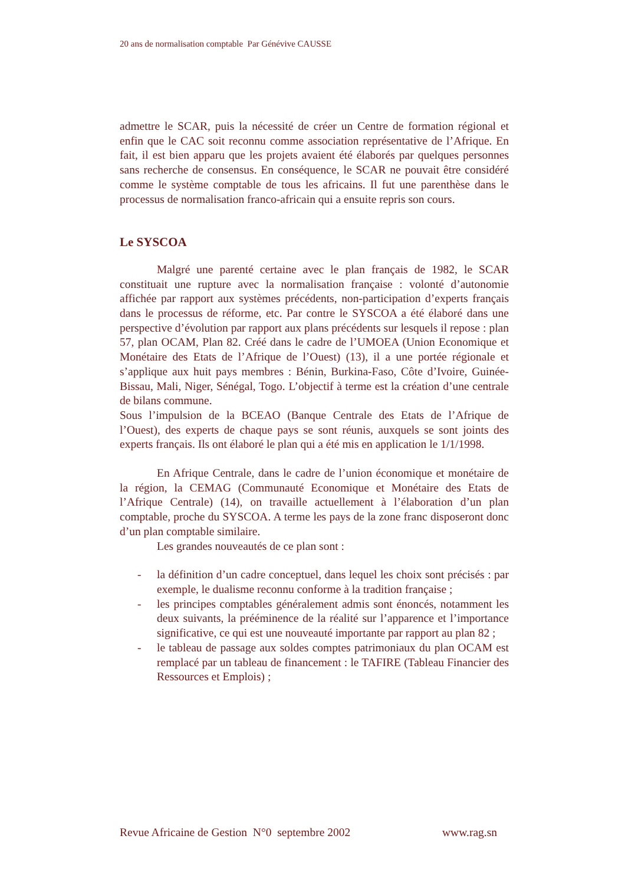20 ans de normalisation comptable Par Génévive CAUSSE
admettre le SCAR, puis la nécessité de créer un Centre de formation régional et enfin que le CAC soit reconnu comme association représentative de l’Afrique. En fait, il est bien apparu que les projets avaient été élaborés par quelques personnes sans recherche de consensus. En conséquence, le SCAR ne pouvait être considéré comme le système comptable de tous les africains. Il fut une parenthèse dans le processus de normalisation franco-africain qui a ensuite repris son cours.
Le SYSCOA
Malgré une parenté certaine avec le plan français de 1982, le SCAR constituait une rupture avec la normalisation française : volonté d’autonomie affichée par rapport aux systèmes précédents, non-participation d’experts français dans le processus de réforme, etc. Par contre le SYSCOA a été élaboré dans une perspective d’évolution par rapport aux plans précédents sur lesquels il repose : plan 57, plan OCAM, Plan 82. Créé dans le cadre de l’UMOEA (Union Economique et Monétaire des Etats de l’Afrique de l’Ouest) (13), il a une portée régionale et s’applique aux huit pays membres : Bénin, Burkina-Faso, Côte d’Ivoire, Guinée-Bissau, Mali, Niger, Sénégal, Togo. L’objectif à terme est la création d’une centrale de bilans commune.
Sous l’impulsion de la BCEAO (Banque Centrale des Etats de l’Afrique de l’Ouest), des experts de chaque pays se sont réunis, auxquels se sont joints des experts français. Ils ont élaboré le plan qui a été mis en application le 1/1/1998.
En Afrique Centrale, dans le cadre de l’union économique et monétaire de la région, la CEMAG (Communauté Economique et Monétaire des Etats de l’Afrique Centrale) (14), on travaille actuellement à l’élaboration d’un plan comptable, proche du SYSCOA. A terme les pays de la zone franc disposeront donc d’un plan comptable similaire.
Les grandes nouveautés de ce plan sont :
- la définition d’un cadre conceptuel, dans lequel les choix sont précisés : par exemple, le dualisme reconnu conforme à la tradition française ;
- les principes comptables généralement admis sont énoncés, notamment les deux suivants, la prééminence de la réalité sur l’apparence et l’importance significative, ce qui est une nouveauté importante par rapport au plan 82 ;
- le tableau de passage aux soldes comptes patrimoniaux du plan OCAM est remplacé par un tableau de financement : le TAFIRE (Tableau Financier des Ressources et Emplois) ;
Revue Africaine de Gestion N°0 septembre 2002 www.rag.sn